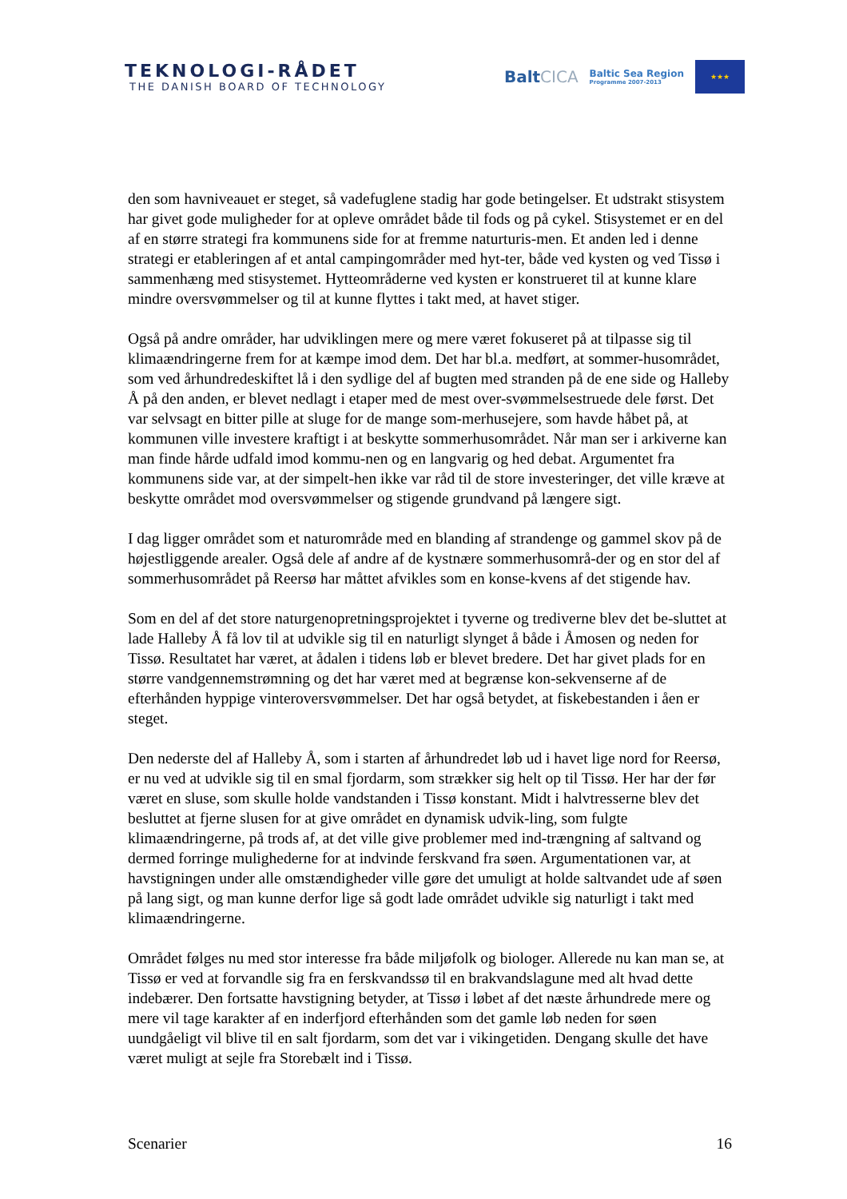TEKNOLOGI-RÅDET
THE DANISH BOARD OF TECHNOLOGY
BaltCICA
Baltic Sea Region
Programme 2007-2013
★★★
den som havniveauet er steget, så vadefuglene stadig har gode betingelser. Et udstrakt stisystem har givet gode muligheder for at opleve området både til fods og på cykel. Stisystemet er en del af en større strategi fra kommunens side for at fremme naturturis-men. Et anden led i denne strategi er etableringen af et antal campingområder med hyt-ter, både ved kysten og ved Tissø i sammenhæng med stisystemet. Hytteområderne ved kysten er konstrueret til at kunne klare mindre oversvømmelser og til at kunne flyttes i takt med, at havet stiger.
Også på andre områder, har udviklingen mere og mere været fokuseret på at tilpasse sig til klimaændringerne frem for at kæmpe imod dem. Det har bl.a. medført, at sommer-husområdet, som ved århundredeskiftet lå i den sydlige del af bugten med stranden på de ene side og Halleby Å på den anden, er blevet nedlagt i etaper med de mest over-svømmelsestruede dele først. Det var selvsagt en bitter pille at sluge for de mange som-merhusejere, som havde håbet på, at kommunen ville investere kraftigt i at beskytte sommerhusområdet. Når man ser i arkiverne kan man finde hårde udfald imod kommu-nen og en langvarig og hed debat. Argumentet fra kommunens side var, at der simpelt-hen ikke var råd til de store investeringer, det ville kræve at beskytte området mod oversvømmelser og stigende grundvand på længere sigt.
I dag ligger området som et naturområde med en blanding af strandenge og gammel skov på de højestliggende arealer. Også dele af andre af de kystnære sommerhusområ-der og en stor del af sommerhusområdet på Reersø har måttet afvikles som en konse-kvens af det stigende hav.
Som en del af det store naturgenopretningsprojektet i tyverne og trediverne blev det be-sluttet at lade Halleby Å få lov til at udvikle sig til en naturligt slynget å både i Åmosen og neden for Tissø. Resultatet har været, at ådalen i tidens løb er blevet bredere. Det har givet plads for en større vandgennemstrømning og det har været med at begrænse kon-sekvenserne af de efterhånden hyppige vinteroversvømmelser. Det har også betydet, at fiskebestanden i åen er steget.
Den nederste del af Halleby Å, som i starten af århundredet løb ud i havet lige nord for Reersø, er nu ved at udvikle sig til en smal fjordarm, som strækker sig helt op til Tissø. Her har der før været en sluse, som skulle holde vandstanden i Tissø konstant. Midt i halvtresserne blev det besluttet at fjerne slusen for at give området en dynamisk udvik-ling, som fulgte klimaændringerne, på trods af, at det ville give problemer med ind-trængning af saltvand og dermed forringe mulighederne for at indvinde ferskvand fra søen. Argumentationen var, at havstigningen under alle omstændigheder ville gøre det umuligt at holde saltvandet ude af søen på lang sigt, og man kunne derfor lige så godt lade området udvikle sig naturligt i takt med klimaændringerne.
Området følges nu med stor interesse fra både miljøfolk og biologer. Allerede nu kan man se, at Tissø er ved at forvandle sig fra en ferskvandssø til en brakvandslagune med alt hvad dette indebærer. Den fortsatte havstigning betyder, at Tissø i løbet af det næste århundrede mere og mere vil tage karakter af en inderfjord efterhånden som det gamle løb neden for søen uundgåeligt vil blive til en salt fjordarm, som det var i vikingetiden. Dengang skulle det have været muligt at sejle fra Storebælt ind i Tissø.
Scenarier 16